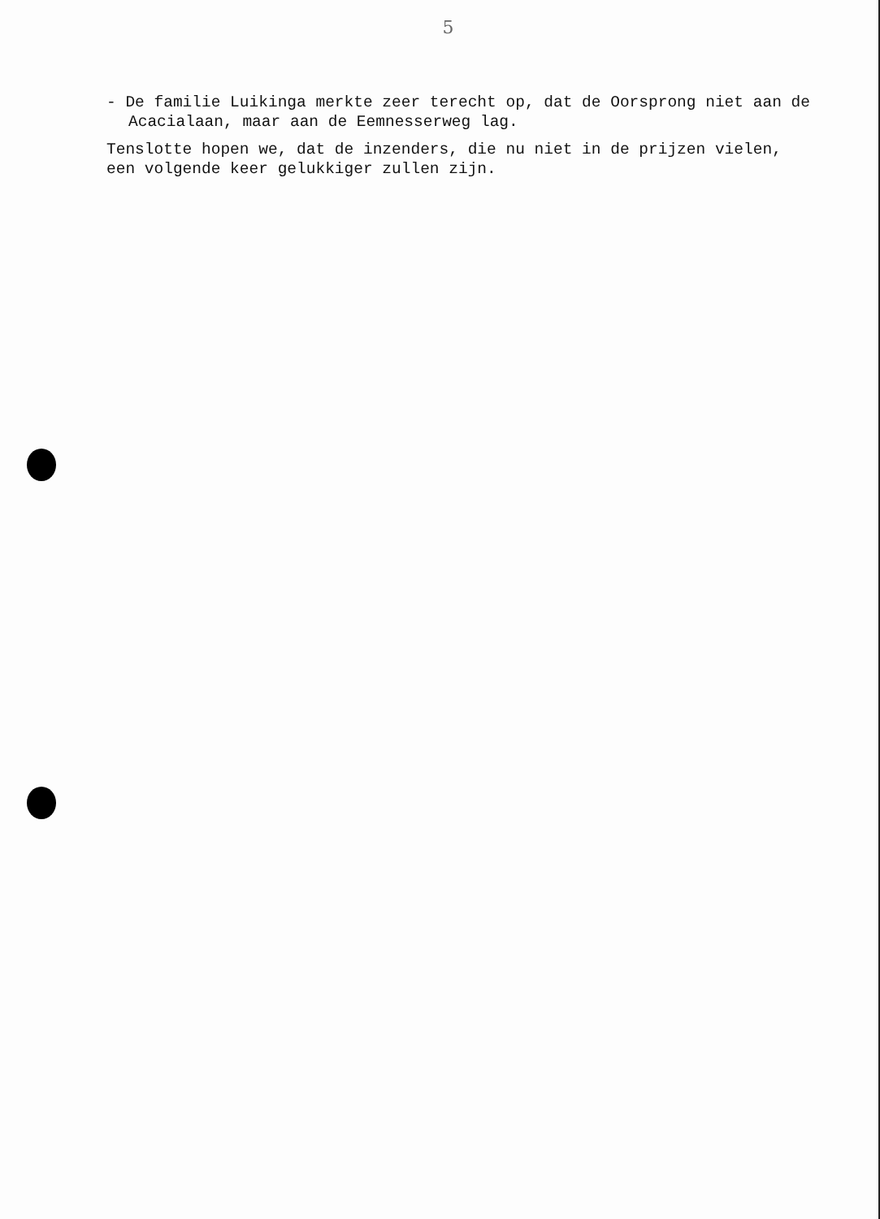5
- De familie Luikinga merkte zeer terecht op, dat de Oorsprong niet aan de Acacialaan, maar aan de Eemnesserweg lag.
Tenslotte hopen we, dat de inzenders, die nu niet in de prijzen vielen, een volgende keer gelukkiger zullen zijn.